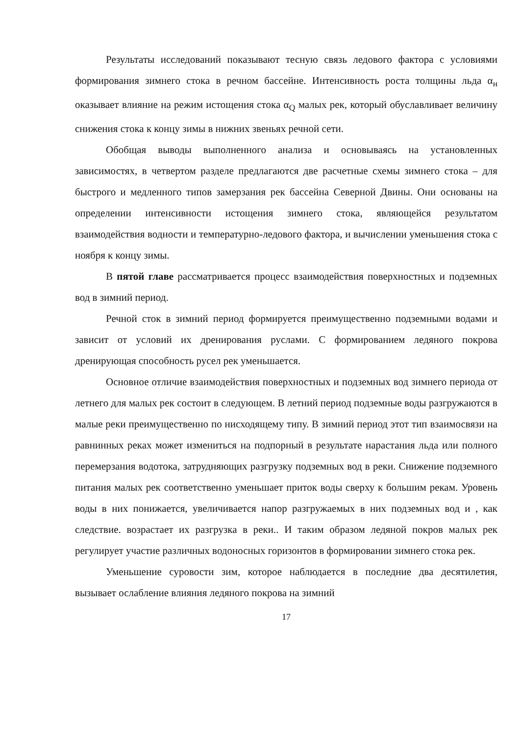Результаты исследований показывают тесную связь ледового фактора с условиями формирования зимнего стока в речном бассейне. Интенсивность роста толщины льда α<sub>н</sub> оказывает влияние на режим истощения стока α<sub>Q</sub> малых рек, который обуславливает величину снижения стока к концу зимы в нижних звеньях речной сети.
Обобщая выводы выполненного анализа и основываясь на установленных зависимостях, в четвертом разделе предлагаются две расчетные схемы зимнего стока – для быстрого и медленного типов замерзания рек бассейна Северной Двины. Они основаны на определении интенсивности истощения зимнего стока, являющейся результатом взаимодействия водности и температурно-ледового фактора, и вычислении уменьшения стока с ноября к концу зимы.
В пятой главе рассматривается процесс взаимодействия поверхностных и подземных вод в зимний период.
Речной сток в зимний период формируется преимущественно подземными водами и зависит от условий их дренирования руслами. С формированием ледяного покрова дренирующая способность русел рек уменьшается.
Основное отличие взаимодействия поверхностных и подземных вод зимнего периода от летнего для малых рек состоит в следующем. В летний период подземные воды разгружаются в малые реки преимущественно по нисходящему типу. В зимний период этот тип взаимосвязи на равнинных реках может измениться на подпорный в результате нарастания льда или полного перемерзания водотока, затрудняющих разгрузку подземных вод в реки. Снижение подземного питания малых рек соответственно уменьшает приток воды сверху к большим рекам. Уровень воды в них понижается, увеличивается напор разгружаемых в них подземных вод и , как следствие. возрастает их разгрузка в реки.. И таким образом ледяной покров малых рек регулирует участие различных водоносных горизонтов в формировании зимнего стока рек.
Уменьшение суровости зим, которое наблюдается в последние два десятилетия, вызывает ослабление влияния ледяного покрова на зимний
17